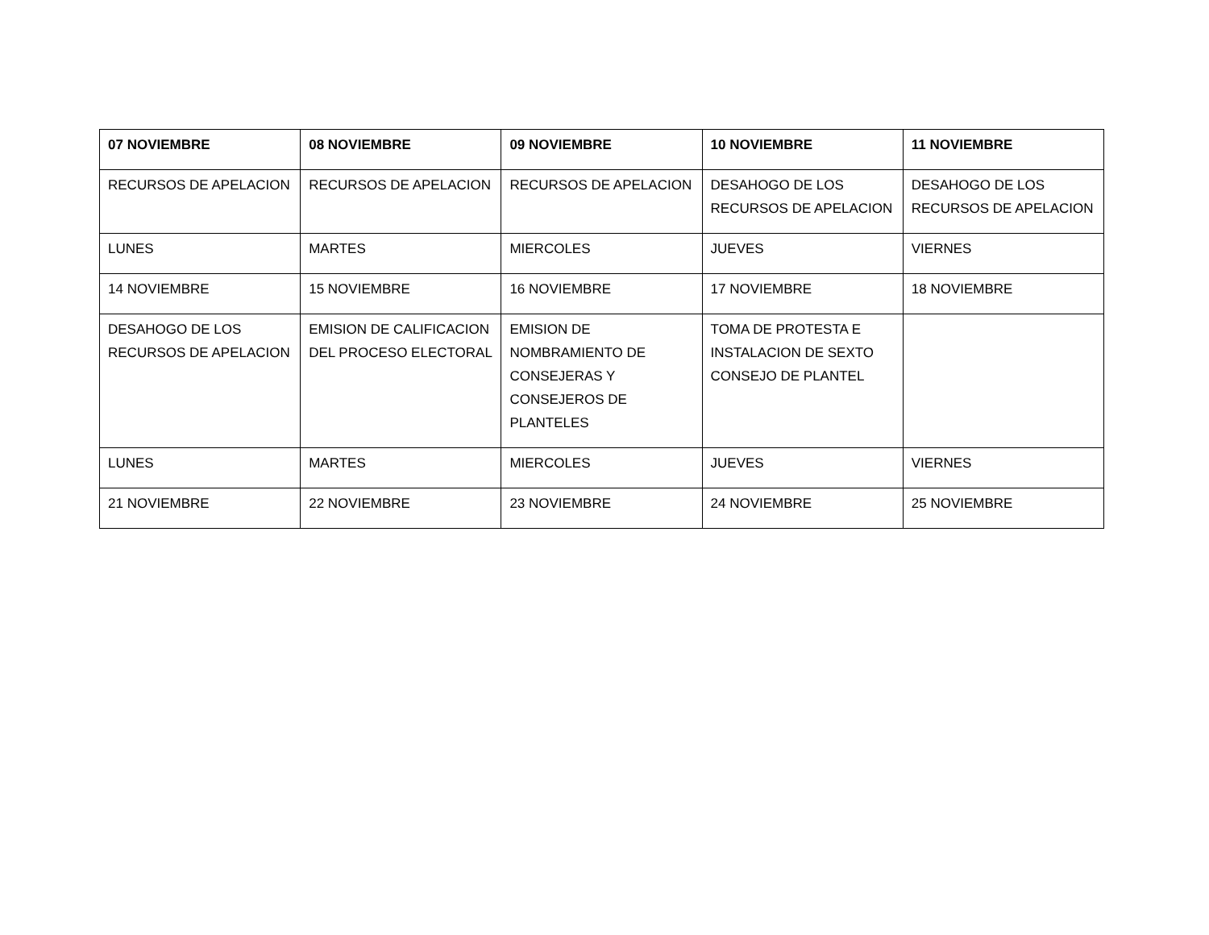| 07 NOVIEMBRE | 08 NOVIEMBRE | 09 NOVIEMBRE | 10 NOVIEMBRE | 11 NOVIEMBRE |
| --- | --- | --- | --- | --- |
| RECURSOS DE APELACION | RECURSOS DE APELACION | RECURSOS DE APELACION | DESAHOGO DE LOS RECURSOS DE APELACION | DESAHOGO DE LOS RECURSOS DE APELACION |
| LUNES | MARTES | MIERCOLES | JUEVES | VIERNES |
| 14 NOVIEMBRE | 15 NOVIEMBRE | 16 NOVIEMBRE | 17 NOVIEMBRE | 18 NOVIEMBRE |
| DESAHOGO DE LOS RECURSOS DE APELACION | EMISION DE CALIFICACION DEL PROCESO ELECTORAL | EMISION DE NOMBRAMIENTO DE CONSEJERAS Y CONSEJEROS DE PLANTELES | TOMA DE PROTESTA E INSTALACION DE SEXTO CONSEJO DE PLANTEL | |
| LUNES | MARTES | MIERCOLES | JUEVES | VIERNES |
| 21 NOVIEMBRE | 22 NOVIEMBRE | 23 NOVIEMBRE | 24 NOVIEMBRE | 25 NOVIEMBRE |